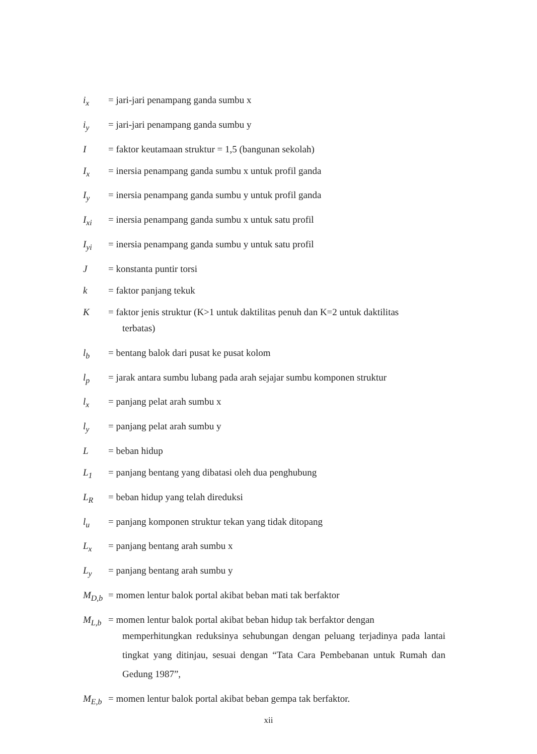i<sub>x</sub> = jari-jari penampang ganda sumbu x
i<sub>y</sub> = jari-jari penampang ganda sumbu y
I = faktor keutamaan struktur = 1,5 (bangunan sekolah)
I<sub>x</sub> = inersia penampang ganda sumbu x untuk profil ganda
I<sub>y</sub> = inersia penampang ganda sumbu y untuk profil ganda
I<sub>xi</sub> = inersia penampang ganda sumbu x untuk satu profil
I<sub>yi</sub> = inersia penampang ganda sumbu y untuk satu profil
J = konstanta puntir torsi
k = faktor panjang tekuk
K = faktor jenis struktur (K>1 untuk daktilitas penuh dan K=2 untuk daktilitas
terbatas)
l<sub>b</sub> = bentang balok dari pusat ke pusat kolom
l<sub>p</sub> = jarak antara sumbu lubang pada arah sejajar sumbu komponen struktur
l<sub>x</sub> = panjang pelat arah sumbu x
l<sub>y</sub> = panjang pelat arah sumbu y
L = beban hidup
L<sub>1</sub> = panjang bentang yang dibatasi oleh dua penghubung
L<sub>R</sub> = beban hidup yang telah direduksi
l<sub>u</sub> = panjang komponen struktur tekan yang tidak ditopang
L<sub>x</sub> = panjang bentang arah sumbu x
L<sub>y</sub> = panjang bentang arah sumbu y
M<sub>D,b</sub> = momen lentur balok portal akibat beban mati tak berfaktor
M<sub>L,b</sub> = momen lentur balok portal akibat beban hidup tak berfaktor dengan
memperhitungkan reduksinya sehubungan dengan peluang terjadinya pada lantai tingkat yang ditinjau, sesuai dengan “Tata Cara Pembebanan untuk Rumah dan Gedung 1987”,
M<sub>E,b</sub> = momen lentur balok portal akibat beban gempa tak berfaktor.
xii